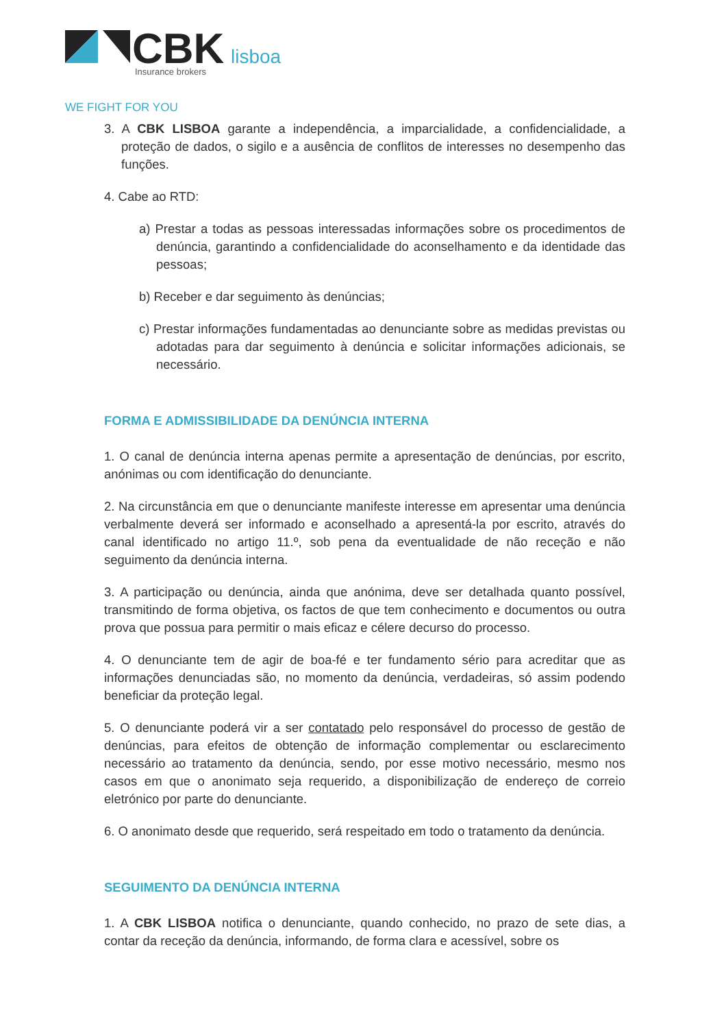CBK
lisboa
Insurance brokers
WE FIGHT FOR YOU
3. A CBK LISBOA garante a independência, a imparcialidade, a confidencialidade, a proteção de dados, o sigilo e a ausência de conflitos de interesses no desempenho das funções.
4. Cabe ao RTD:
a) Prestar a todas as pessoas interessadas informações sobre os procedimentos de denúncia, garantindo a confidencialidade do aconselhamento e da identidade das pessoas;
b) Receber e dar seguimento às denúncias;
c) Prestar informações fundamentadas ao denunciante sobre as medidas previstas ou adotadas para dar seguimento à denúncia e solicitar informações adicionais, se necessário.
FORMA E ADMISSIBILIDADE DA DENÚNCIA INTERNA
1. O canal de denúncia interna apenas permite a apresentação de denúncias, por escrito, anónimas ou com identificação do denunciante.
2. Na circunstância em que o denunciante manifeste interesse em apresentar uma denúncia verbalmente deverá ser informado e aconselhado a apresentá-la por escrito, através do canal identificado no artigo 11.º, sob pena da eventualidade de não receção e não seguimento da denúncia interna.
3. A participação ou denúncia, ainda que anónima, deve ser detalhada quanto possível, transmitindo de forma objetiva, os factos de que tem conhecimento e documentos ou outra prova que possua para permitir o mais eficaz e célere decurso do processo.
4. O denunciante tem de agir de boa-fé e ter fundamento sério para acreditar que as informações denunciadas são, no momento da denúncia, verdadeiras, só assim podendo beneficiar da proteção legal.
5. O denunciante poderá vir a ser contatado pelo responsável do processo de gestão de denúncias, para efeitos de obtenção de informação complementar ou esclarecimento necessário ao tratamento da denúncia, sendo, por esse motivo necessário, mesmo nos casos em que o anonimato seja requerido, a disponibilização de endereço de correio eletrónico por parte do denunciante.
6. O anonimato desde que requerido, será respeitado em todo o tratamento da denúncia.
SEGUIMENTO DA DENÚNCIA INTERNA
1. A CBK LISBOA notifica o denunciante, quando conhecido, no prazo de sete dias, a contar da receção da denúncia, informando, de forma clara e acessível, sobre os